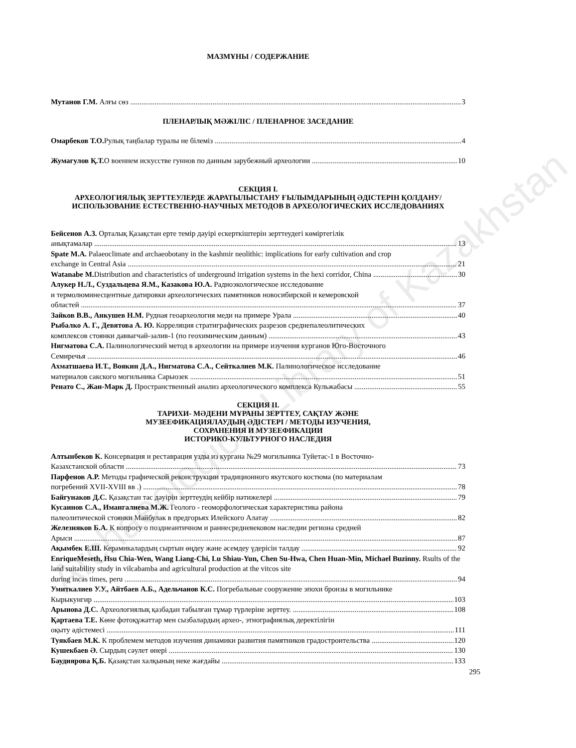Archaeological Library of Kazakhstan
МАЗМҰНЫ / СОДЕРЖАНИЕ
Мутанов Г.М. Алғы сөз 3
ПЛЕНАРЛЫҚ МӘЖІЛІС / ПЛЕНАРНОЕ ЗАСЕДАНИЕ
Омарбеков Т.О. Рулық таңбалар туралы не білеміз 4
Жумагулов Қ.Т. О военнем искусстве гуннов по данным зарубежный археологии 10
СЕКЦИЯ I.
АРХЕОЛОГИЯЛЫҚ ЗЕРТТЕУЛЕРДЕ ЖАРАТЫЛЫСТАНУ ҒЫЛЫМДАРЫНЫҢ ӘДІСТЕРІН ҚОЛДАНУ/ ИСПОЛЬЗОВАНИЕ ЕСТЕСТВЕННО-НАУЧНЫХ МЕТОДОВ В АРХЕОЛОГИЧЕСКИХ ИССЛЕДОВАНИЯХ
Бейсенов А.З. Орталық Қазақстан ерте темір дәуірі ескерткіштерін зерттеудегі көміртегілік
анықтамалар 13
Spate M.A. Palaeoclimate and archaeobotany in the kashmir neolithic: implications for early cultivation and crop
exchange in Central Asia 21
Watanabe M. Distribution and characteristics of underground irrigation systems in the hexi corridor, China 30
Алукер Н.Л., Суздальцева Я.М., Казакова Ю.А. Радиоэкологическое исследование
и термолюминесцентные датировки археологических памятников новосибирской и кемеровской
областей 37
Зайков В.В., Анкушев Н.М. Рудная геоархеология меди на примере Урала 40
Рыбалко А. Г., Девятова А. Ю. Корреляция стратиграфических разрезов среднепалеолитических
комплексов стоянки даввагчай-залив-1 (по геохимическим данным) 43
Нигматова С.А. Палинологический метод в археологии на примере изучения курганов Юго-Восточного
Семиречья 46
Ахматшаева И.Т., Воякин Д.А., Нигматова С.А., Сейткалиев М.К. Палинологическое исследование
материалов сакского могильника Сарыозек 51
Ренато С., Жан-Марк Д. Пространственный анализ археологического комплекса Кульжабасы 55
СЕКЦИЯ II.
ТАРИХИ- МӘДЕНИ МҰРАНЫ ЗЕРТТЕУ, САҚТАУ ЖӘНЕ
МУЗЕЕФИКАЦИЯЛАУДЫҢ ӘДІСТЕРІ / МЕТОДЫ ИЗУЧЕНИЯ,
СОХРАНЕНИЯ И МУЗЕЕФИКАЦИИ
ИСТОРИКО-КУЛЬТУРНОГО НАСЛЕДИЯ
Алтынбеков К. Консервация и реставрация узды из кургана №29 могильника Туйетас-1 в Восточно-
Казахстанской области 73
Парфенов А.Р. Методы графической реконструкции традиционного якутского костюма (по материалам
погребений XVII-XVIII вв .) 78
Байгунаков Д.С. Қазақстан тас дәуірін зерттеудің кейбір нәтижелері 79
Кусаинов С.А., Имангалиева М.Ж. Геолого - геоморфологическая характеристика района
палеолитической стоянки Майбулак в предгорьях Илейского Алатау 82
Железняков Б.А. К вопросу о позднеантичном и раннесредневековом наследии региона средней
Арыси 87
Ақымбек Е.Ш. Керамикалардың сыртын өңдеу және әсемдеу үдерісін талдау 92
EnriqueMeseth, Hsu Chia-Wen, Wang Liang-Chi, Lu Shiau-Yun, Chen Su-Hwa, Chen Huan-Min, Michael Buzinny. Rsults of the land suitability study in vilcabamba and agricultural production at the vitcos site
during incas times, peru 94
Умиткалиев У.У., Айтбаев А.Б., Адельчанов К.С. Погребальные сооружение эпохи бронзы в могильнике
Кырыкунгир 103
Арынова Д.С. Археологиялық қазбадан табылған тұмар түрлеріне зерттеу. 108
Қартаева Т.Е. Көне фотоқұжаттар мен сызбалардың архео-, этнографиялық деректілігін
оқыту әдістемесі 111
Туякбаев М.К. К проблемем методов изучения динамики развития памятников градостроительства 120
Кушекбаев Ә. Сырдың сәулет өнері 130
Баудиярова Қ.Б. Қазақстан халқының неке жағдайы 133
295